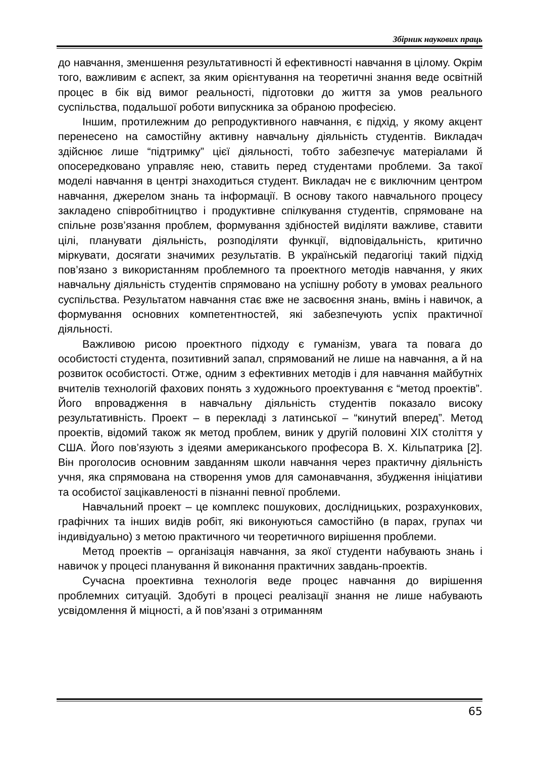Збірник наукових праць
до навчання, зменшення результативності й ефективності навчання в цілому. Окрім того, важливим є аспект, за яким орієнтування на теоретичні знання веде освітній процес в бік від вимог реальності, підготовки до життя за умов реального суспільства, подальшої роботи випускника за обраною професією.
Іншим, протилежним до репродуктивного навчання, є підхід, у якому акцент перенесено на самостійну активну навчальну діяльність студентів. Викладач здійснює лише “підтримку” цієї діяльності, тобто забезпечує матеріалами й опосередковано управляє нею, ставить перед студентами проблеми. За такої моделі навчання в центрі знаходиться студент. Викладач не є виключним центром навчання, джерелом знань та інформації. В основу такого навчального процесу закладено співробітництво і продуктивне спілкування студентів, спрямоване на спільне розв’язання проблем, формування здібностей виділяти важливе, ставити цілі, планувати діяльність, розподіляти функції, відповідальність, критично міркувати, досягати значимих результатів. В українській педагогіці такий підхід пов’язано з використанням проблемного та проектного методів навчання, у яких навчальну діяльність студентів спрямовано на успішну роботу в умовах реального суспільства. Результатом навчання стає вже не засвоєння знань, вмінь і навичок, а формування основних компетентностей, які забезпечують успіх практичної діяльності.
Важливою рисою проектного підходу є гуманізм, увага та повага до особистості студента, позитивний запал, спрямований не лише на навчання, а й на розвиток особистості. Отже, одним з ефективних методів і для навчання майбутніх вчителів технологій фахових понять з художнього проектування є “метод проектів”. Його впровадження в навчальну діяльність студентів показало високу результативність. Проект – в перекладі з латинської – “кинутий вперед”. Метод проектів, відомий також як метод проблем, виник у другій половині XIX століття у США. Його пов’язують з ідеями американського професора В. Х. Кільпатрика [2]. Він проголосив основним завданням школи навчання через практичну діяльність учня, яка спрямована на створення умов для самонавчання, збудження ініціативи та особистої зацікавленості в пізнанні певної проблеми.
Навчальний проект – це комплекс пошукових, дослідницьких, розрахункових, графічних та інших видів робіт, які виконуються самостійно (в парах, групах чи індивідуально) з метою практичного чи теоретичного вирішення проблеми.
Метод проектів – організація навчання, за якої студенти набувають знань і навичок у процесі планування й виконання практичних завдань-проектів.
Сучасна проективна технологія веде процес навчання до вирішення проблемних ситуацій. Здобуті в процесі реалізації знання не лише набувають усвідомлення й міцності, а й пов’язані з отриманням
65